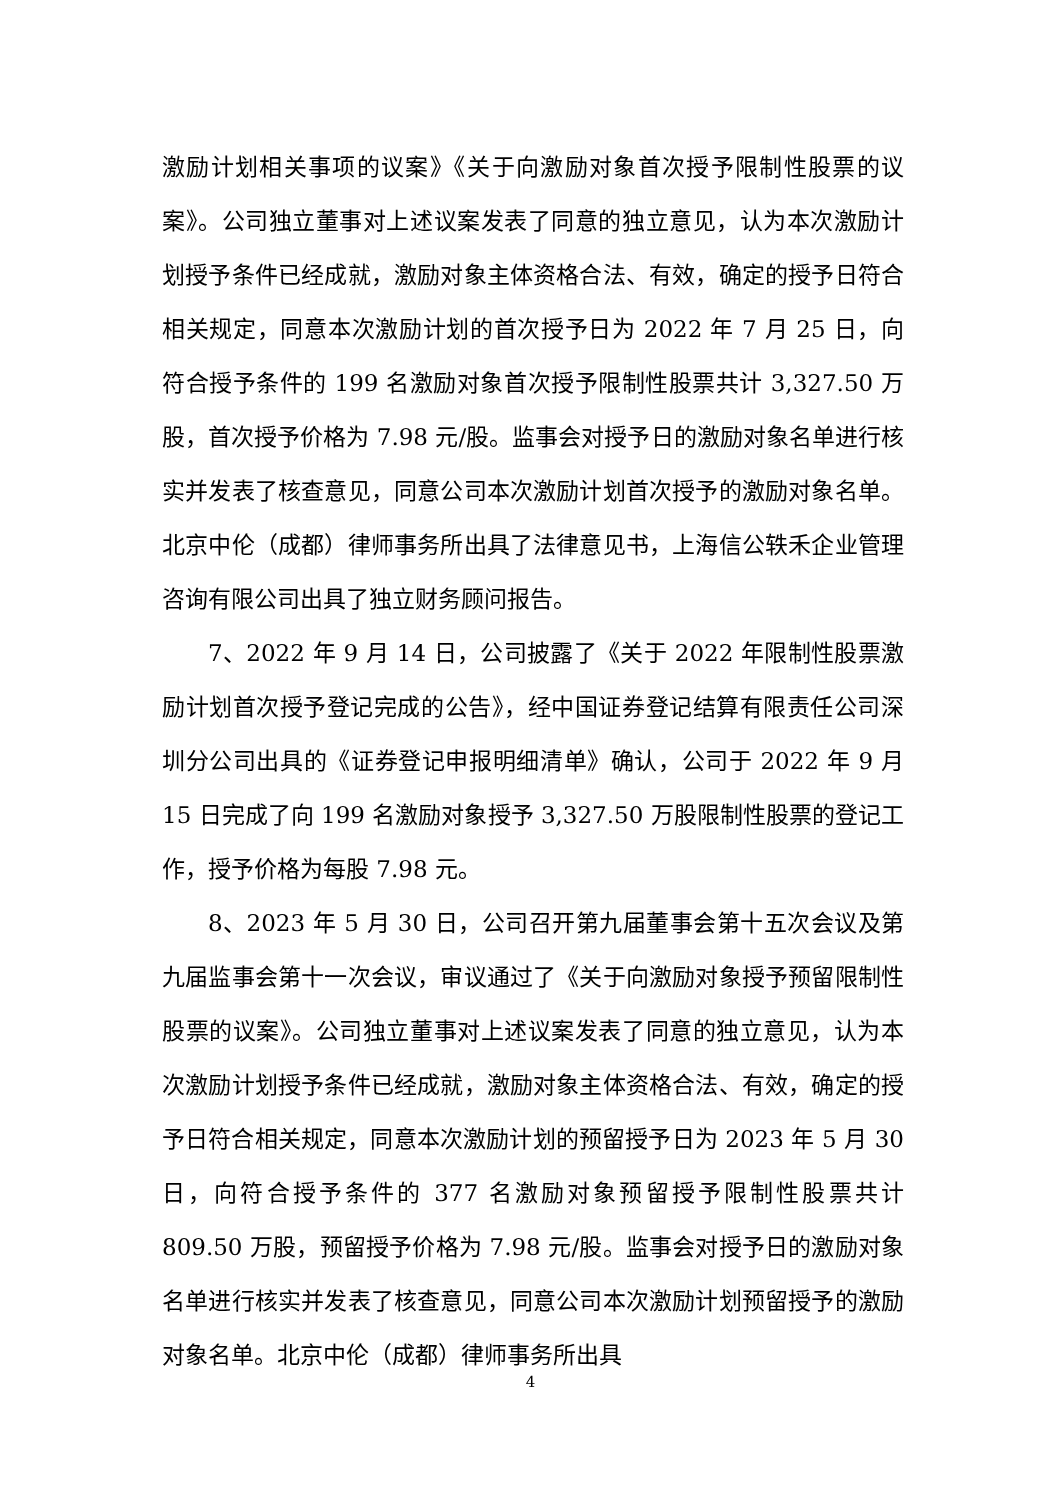激励计划相关事项的议案》《关于向激励对象首次授予限制性股票的议案》。公司独立董事对上述议案发表了同意的独立意见，认为本次激励计划授予条件已经成就，激励对象主体资格合法、有效，确定的授予日符合相关规定，同意本次激励计划的首次授予日为 2022 年 7 月 25 日，向符合授予条件的 199 名激励对象首次授予限制性股票共计 3,327.50 万股，首次授予价格为 7.98 元/股。监事会对授予日的激励对象名单进行核实并发表了核查意见，同意公司本次激励计划首次授予的激励对象名单。北京中伦（成都）律师事务所出具了法律意见书，上海信公轶禾企业管理咨询有限公司出具了独立财务顾问报告。
7、2022 年 9 月 14 日，公司披露了《关于 2022 年限制性股票激励计划首次授予登记完成的公告》，经中国证券登记结算有限责任公司深圳分公司出具的《证券登记申报明细清单》确认，公司于 2022 年 9 月 15 日完成了向 199 名激励对象授予 3,327.50 万股限制性股票的登记工作，授予价格为每股 7.98 元。
8、2023 年 5 月 30 日，公司召开第九届董事会第十五次会议及第九届监事会第十一次会议，审议通过了《关于向激励对象授予预留限制性股票的议案》。公司独立董事对上述议案发表了同意的独立意见，认为本次激励计划授予条件已经成就，激励对象主体资格合法、有效，确定的授予日符合相关规定，同意本次激励计划的预留授予日为 2023 年 5 月 30 日，向符合授予条件的 377 名激励对象预留授予限制性股票共计 809.50 万股，预留授予价格为 7.98 元/股。监事会对授予日的激励对象名单进行核实并发表了核查意见，同意公司本次激励计划预留授予的激励对象名单。北京中伦（成都）律师事务所出具
4